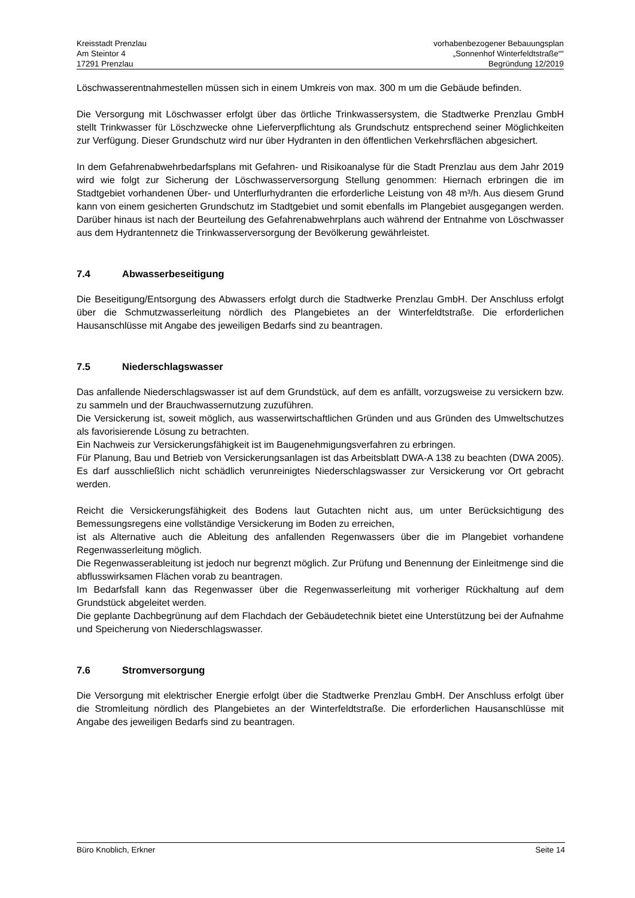Kreisstadt Prenzlau
Am Steintor 4
17291 Prenzlau
vorhabenbezogener Bebauungsplan
„Sonnenhof Winterfeldtstraße““
Begründung 12/2019
Löschwasserentnahmestellen müssen sich in einem Umkreis von max. 300 m um die Gebäude befinden.
Die Versorgung mit Löschwasser erfolgt über das örtliche Trinkwassersystem, die Stadtwerke Prenzlau GmbH stellt Trinkwasser für Löschzwecke ohne Lieferverpflichtung als Grundschutz entsprechend seiner Möglichkeiten zur Verfügung. Dieser Grundschutz wird nur über Hydranten in den öffentlichen Verkehrsflächen abgesichert.
In dem Gefahrenabwehrbedarfsplans mit Gefahren- und Risikoanalyse für die Stadt Prenzlau aus dem Jahr 2019 wird wie folgt zur Sicherung der Löschwasserversorgung Stellung genommen: Hiernach erbringen die im Stadtgebiet vorhandenen Über- und Unterflurhydranten die erforderliche Leistung von 48 m³/h. Aus diesem Grund kann von einem gesicherten Grundschutz im Stadtgebiet und somit ebenfalls im Plangebiet ausgegangen werden. Darüber hinaus ist nach der Beurteilung des Gefahrenabwehrplans auch während der Entnahme von Löschwasser aus dem Hydrantennetz die Trinkwasserversorgung der Bevölkerung gewährleistet.
7.4 Abwasserbeseitigung
Die Beseitigung/Entsorgung des Abwassers erfolgt durch die Stadtwerke Prenzlau GmbH. Der Anschluss erfolgt über die Schmutzwasserleitung nördlich des Plangebietes an der Winterfeldtstraße. Die erforderlichen Hausanschlüsse mit Angabe des jeweiligen Bedarfs sind zu beantragen.
7.5 Niederschlagswasser
Das anfallende Niederschlagswasser ist auf dem Grundstück, auf dem es anfällt, vorzugsweise zu versickern bzw. zu sammeln und der Brauchwassernutzung zuzuführen.
Die Versickerung ist, soweit möglich, aus wasserwirtschaftlichen Gründen und aus Gründen des Umweltschutzes als favorisierende Lösung zu betrachten.
Ein Nachweis zur Versickerungsfähigkeit ist im Baugenehmigungsverfahren zu erbringen.
Für Planung, Bau und Betrieb von Versickerungsanlagen ist das Arbeitsblatt DWA-A 138 zu beachten (DWA 2005). Es darf ausschließlich nicht schädlich verunreinigtes Niederschlagswasser zur Versickerung vor Ort gebracht werden.
Reicht die Versickerungsfähigkeit des Bodens laut Gutachten nicht aus, um unter Berücksichtigung des Bemessungsregens eine vollständige Versickerung im Boden zu erreichen,
ist als Alternative auch die Ableitung des anfallenden Regenwassers über die im Plangebiet vorhandene Regenwasserleitung möglich.
Die Regenwasserableitung ist jedoch nur begrenzt möglich. Zur Prüfung und Benennung der Einleitmenge sind die abflusswirksamen Flächen vorab zu beantragen.
Im Bedarfsfall kann das Regenwasser über die Regenwasserleitung mit vorheriger Rückhaltung auf dem Grundstück abgeleitet werden.
Die geplante Dachbegrünung auf dem Flachdach der Gebäudetechnik bietet eine Unterstützung bei der Aufnahme und Speicherung von Niederschlagswasser.
7.6 Stromversorgung
Die Versorgung mit elektrischer Energie erfolgt über die Stadtwerke Prenzlau GmbH. Der Anschluss erfolgt über die Stromleitung nördlich des Plangebietes an der Winterfeldtstraße. Die erforderlichen Hausanschlüsse mit Angabe des jeweiligen Bedarfs sind zu beantragen.
Büro Knoblich, Erkner Seite 14